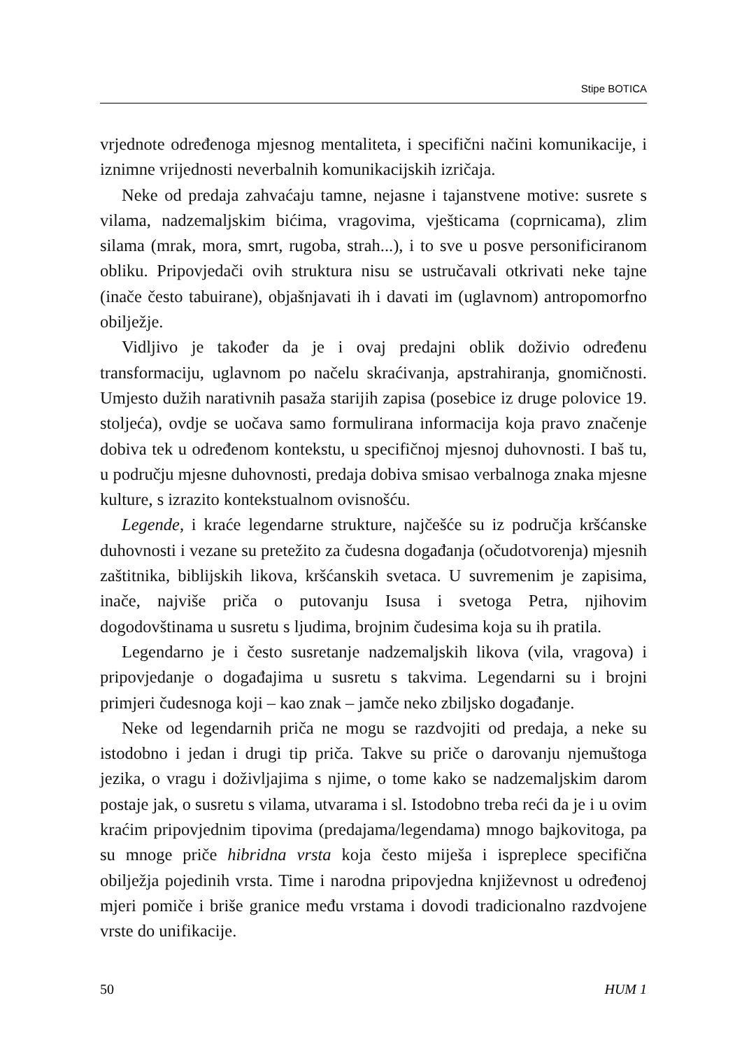Stipe BOTICA
vrjednote određenoga mjesnog mentaliteta, i specifični načini komunikacije, i iznimne vrijednosti neverbalnih komunikacijskih izričaja.
Neke od predaja zahvaćaju tamne, nejasne i tajanstvene motive: susrete s vilama, nadzemaljskim bićima, vragovima, vješticama (coprnicama), zlim silama (mrak, mora, smrt, rugoba, strah...), i to sve u posve personificiranom obliku. Pripovjedači ovih struktura nisu se ustručavali otkrivati neke tajne (inače često tabuirane), objašnjavati ih i davati im (uglavnom) antropomorfno obilježje.
Vidljivo je također da je i ovaj predajni oblik doživio određenu transformaciju, uglavnom po načelu skraćivanja, apstrahiranja, gnomičnosti. Umjesto dužih narativnih pasaža starijih zapisa (posebice iz druge polovice 19. stoljeća), ovdje se uočava samo formulirana informacija koja pravo značenje dobiva tek u određenom kontekstu, u specifičnoj mjesnoj duhovnosti. I baš tu, u području mjesne duhovnosti, predaja dobiva smisao verbalnoga znaka mjesne kulture, s izrazito kontekstualnom ovisnošću.
Legende, i kraće legendarne strukture, najčešće su iz područja kršćanske duhovnosti i vezane su pretežito za čudesna događanja (očudotvorenja) mjesnih zaštitnika, biblijskih likova, kršćanskih svetaca. U suvremenim je zapisima, inače, najviše priča o putovanju Isusa i svetoga Petra, njihovim dogodovštinama u susretu s ljudima, brojnim čudesima koja su ih pratila.
Legendarno je i često susretanje nadzemaljskih likova (vila, vragova) i pripovjedanje o događajima u susretu s takvima. Legendarni su i brojni primjeri čudesnoga koji – kao znak – jamče neko zbiljsko događanje.
Neke od legendarnih priča ne mogu se razdvojiti od predaja, a neke su istodobno i jedan i drugi tip priča. Takve su priče o darovanju njemuštoga jezika, o vragu i doživljajima s njime, o tome kako se nadzemaljskim darom postaje jak, o susretu s vilama, utvarama i sl. Istodobno treba reći da je i u ovim kraćim pripovjednim tipovima (predajama/legendama) mnogo bajkovitoga, pa su mnoge priče hibridna vrsta koja često miješa i ispreplece specifična obilježja pojedinih vrsta. Time i narodna pripovjedna književnost u određenoj mjeri pomiče i briše granice među vrstama i dovodi tradicionalno razdvojene vrste do unifikacije.
50 HUM 1